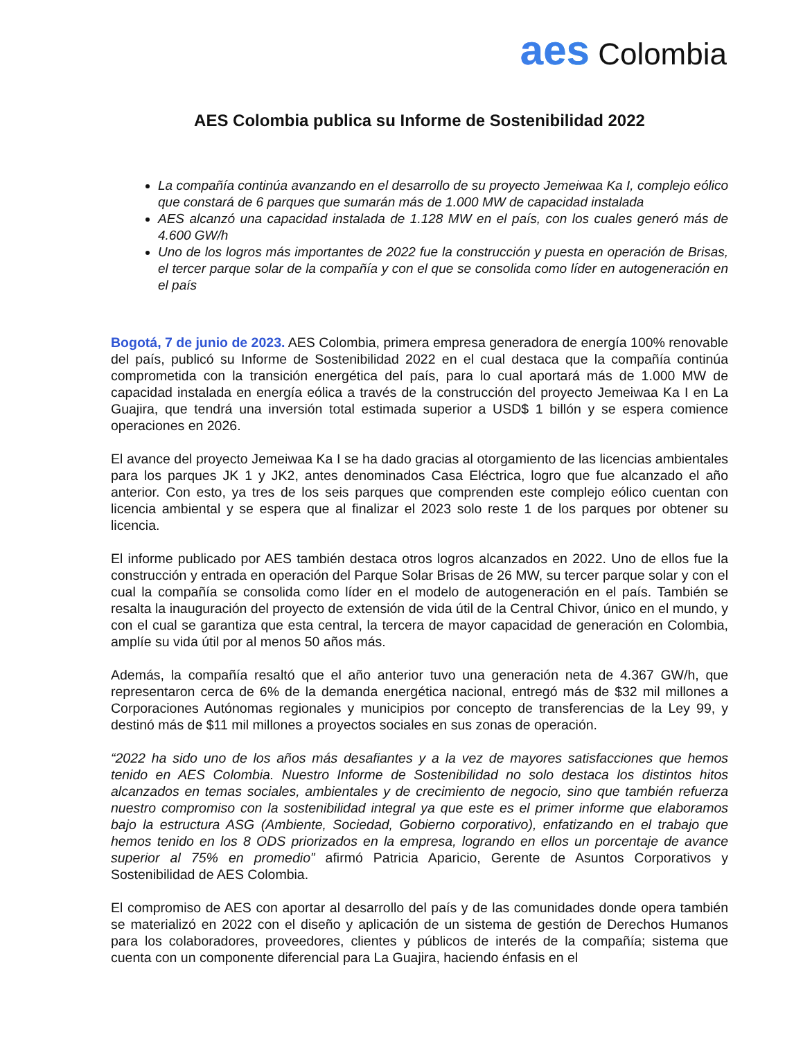aes Colombia
AES Colombia publica su Informe de Sostenibilidad 2022
La compañía continúa avanzando en el desarrollo de su proyecto Jemeiwaa Ka I, complejo eólico que constará de 6 parques que sumarán más de 1.000 MW de capacidad instalada
AES alcanzó una capacidad instalada de 1.128 MW en el país, con los cuales generó más de 4.600 GW/h
Uno de los logros más importantes de 2022 fue la construcción y puesta en operación de Brisas, el tercer parque solar de la compañía y con el que se consolida como líder en autogeneración en el país
Bogotá, 7 de junio de 2023. AES Colombia, primera empresa generadora de energía 100% renovable del país, publicó su Informe de Sostenibilidad 2022 en el cual destaca que la compañía continúa comprometida con la transición energética del país, para lo cual aportará más de 1.000 MW de capacidad instalada en energía eólica a través de la construcción del proyecto Jemeiwaa Ka I en La Guajira, que tendrá una inversión total estimada superior a USD$ 1 billón y se espera comience operaciones en 2026.
El avance del proyecto Jemeiwaa Ka I se ha dado gracias al otorgamiento de las licencias ambientales para los parques JK 1 y JK2, antes denominados Casa Eléctrica, logro que fue alcanzado el año anterior. Con esto, ya tres de los seis parques que comprenden este complejo eólico cuentan con licencia ambiental y se espera que al finalizar el 2023 solo reste 1 de los parques por obtener su licencia.
El informe publicado por AES también destaca otros logros alcanzados en 2022. Uno de ellos fue la construcción y entrada en operación del Parque Solar Brisas de 26 MW, su tercer parque solar y con el cual la compañía se consolida como líder en el modelo de autogeneración en el país. También se resalta la inauguración del proyecto de extensión de vida útil de la Central Chivor, único en el mundo, y con el cual se garantiza que esta central, la tercera de mayor capacidad de generación en Colombia, amplíe su vida útil por al menos 50 años más.
Además, la compañía resaltó que el año anterior tuvo una generación neta de 4.367 GW/h, que representaron cerca de 6% de la demanda energética nacional, entregó más de $32 mil millones a Corporaciones Autónomas regionales y municipios por concepto de transferencias de la Ley 99, y destinó más de $11 mil millones a proyectos sociales en sus zonas de operación.
“2022 ha sido uno de los años más desafiantes y a la vez de mayores satisfacciones que hemos tenido en AES Colombia. Nuestro Informe de Sostenibilidad no solo destaca los distintos hitos alcanzados en temas sociales, ambientales y de crecimiento de negocio, sino que también refuerza nuestro compromiso con la sostenibilidad integral ya que este es el primer informe que elaboramos bajo la estructura ASG (Ambiente, Sociedad, Gobierno corporativo), enfatizando en el trabajo que hemos tenido en los 8 ODS priorizados en la empresa, logrando en ellos un porcentaje de avance superior al 75% en promedio” afirmó Patricia Aparicio, Gerente de Asuntos Corporativos y Sostenibilidad de AES Colombia.
El compromiso de AES con aportar al desarrollo del país y de las comunidades donde opera también se materializó en 2022 con el diseño y aplicación de un sistema de gestión de Derechos Humanos para los colaboradores, proveedores, clientes y públicos de interés de la compañía; sistema que cuenta con un componente diferencial para La Guajira, haciendo énfasis en el